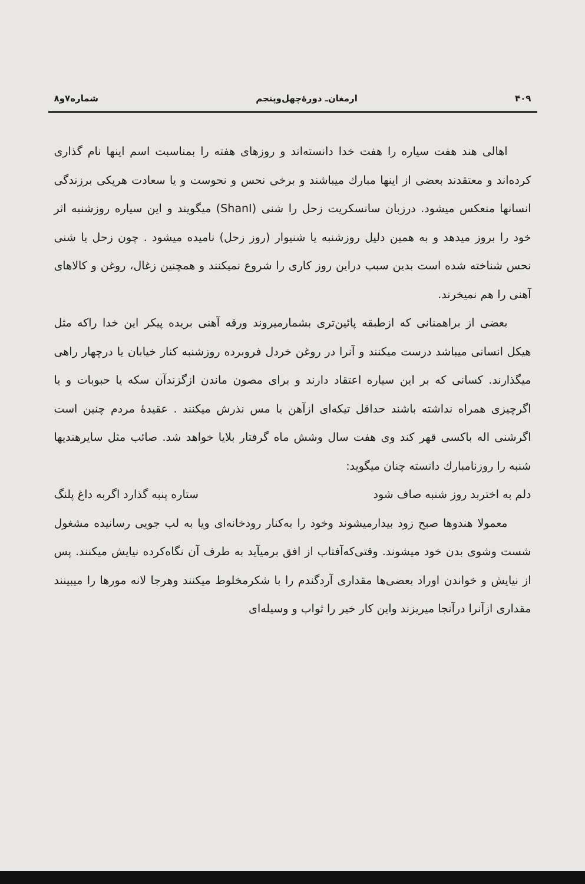۴۰۹ ارمغان‌ـ دورهٔ‌چهل‌وپنجم شماره۷و۸
اهالی هند هفت سیاره را هفت خدا دانسته‌اند و روزهای هفته را بمناسبت اسم اینها نام گذاری کرده‌اند و معتقدند بعضی از اینها مبارك میباشند و برخی نحس و نحوست و یا سعادت هریکی برزندگی انسانها منعکس میشود. درزبان سانسکریت زحل را شنی (ShanI) میگویند و این سیاره روزشنبه اثر خود را بروز میدهد و به همین دلیل روزشنبه یا شنیوار (روز زحل) نامیده میشود . چون زحل یا شنی نحس شناخته شده است بدین سبب دراین روز کاری را شروع نمیکنند و همچنین زغال، روغن و کالاهای آهنی را هم نمیخرند.
بعضی از براهمنانی که ازطبقه پائین‌تری بشمارمیروند ورقه آهنی بریده پیکر این خدا راکه مثل هیکل انسانی میباشد درست میکنند و آنرا در روغن خردل فروبرده روزشنبه کنار خیابان یا درچهار راهی میگذارند. کسانی که بر این سیاره اعتقاد دارند و برای مصون ماندن ازگزندآن سکه یا حبوبات و یا اگرچیزی همراه نداشته باشند حداقل تیکه‌ای ازآهن یا مس نذرش میکنند . عقیدهٔ مردم چنین است اگرشنی اله باکسی قهر کند وی هفت سال وشش ماه گرفتار بلایا خواهد شد. صائب مثل سایرهندیها شنبه را روزنامبارك دانسته چنان میگوید:
دلم به اختربد روز شنبه صاف شود ستاره پنبه گذارد اگربه داغ پلنگ
معمولا هندوها صبح زود بیدارمیشوند وخود را به‌کنار رودخانه‌ای ویا به لب جویی رسانیده مشغول شست وشوی بدن خود میشوند. وقتی‌که‌آفتاب از افق برمیآید به طرف آن نگاه‌کرده نیایش میکنند. پس از نیایش و خواندن اوراد بعضی‌ها مقداری آردگندم را با شکرمخلوط میکنند وهرجا لانه مورها را میبینند مقداری ازآنرا درآنجا میریزند واین کار خیر را ثواب و وسیله‌ای